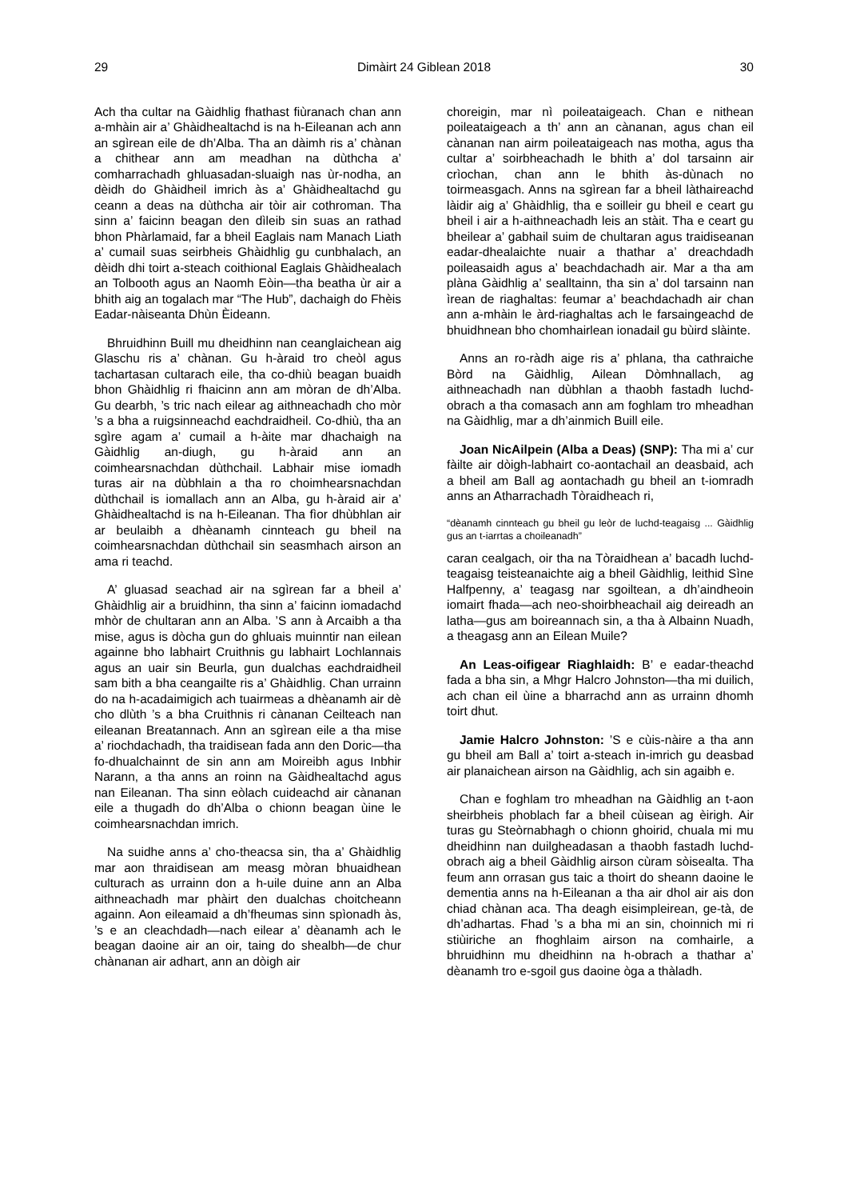29 Dimàirt 24 Giblean 2018 30
Ach tha cultar na Gàidhlig fhathast fiùranach chan ann a-mhàin air a’ Ghàidhealtachd is na h-Eileanan ach ann an sgìrean eile de dh’Alba. Tha an dàimh ris a’ chànan a chithear ann am meadhan na dùthcha a’ comharrachadh ghluasadan-sluaigh nas ùr-nodha, an dèidh do Ghàidheil imrich às a’ Ghàidhealtachd gu ceann a deas na dùthcha air tòir air cothroman. Tha sinn a’ faicinn beagan den dìleib sin suas an rathad bhon Phàrlamaid, far a bheil Eaglais nam Manach Liath a’ cumail suas seirbheis Ghàidhlig gu cunbhalach, an dèidh dhi toirt a-steach coithional Eaglais Ghàidhealach an Tolbooth agus an Naomh Eòin—tha beatha ùr air a bhith aig an togalach mar “The Hub”, dachaigh do Fhèis Eadar-nàiseanta Dhùn Èideann.
Bhruidhinn Buill mu dheidhinn nan ceanglaichean aig Glaschu ris a’ chànan. Gu h-àraid tro cheòl agus tachartasan cultarach eile, tha co-dhiù beagan buaidh bhon Ghàidhlig ri fhaicinn ann am mòran de dh’Alba. Gu dearbh, ’s tric nach eilear ag aithneachadh cho mòr ’s a bha a ruigsinneachd eachdraidheil. Co-dhiù, tha an sgìre agam a’ cumail a h-àite mar dhachaigh na Gàidhlig an-diugh, gu h-àraid ann an coimhearsnachdan dùthchail. Labhair mise iomadh turas air na dùbhlain a tha ro choimhearsnachdan dùthchail is iomallach ann an Alba, gu h-àraid air a’ Ghàidhealtachd is na h-Eileanan. Tha fìor dhùbhlan air ar beulaibh a dhèanamh cinnteach gu bheil na coimhearsnachdan dùthchail sin seasmhach airson an ama ri teachd.
A’ gluasad seachad air na sgìrean far a bheil a’ Ghàidhlig air a bruidhinn, tha sinn a’ faicinn iomadachd mhòr de chultaran ann an Alba. ’S ann à Arcaibh a tha mise, agus is dòcha gun do ghluais muinntir nan eilean againne bho labhairt Cruithnis gu labhairt Lochlannais agus an uair sin Beurla, gun dualchas eachdraidheil sam bith a bha ceangailte ris a’ Ghàidhlig. Chan urrainn do na h-acadaimigich ach tuairmeas a dhèanamh air dè cho dlùth ’s a bha Cruithnis ri cànanan Ceilteach nan eileanan Breatannach. Ann an sgìrean eile a tha mise a’ riochdachadh, tha traidisean fada ann den Doric—tha fo-dhualchainnt de sin ann am Moireibh agus Inbhir Narann, a tha anns an roinn na Gàidhealtachd agus nan Eileanan. Tha sinn eòlach cuideachd air cànanan eile a thugadh do dh’Alba o chionn beagan ùine le coimhearsnachdan imrich.
Na suidhe anns a’ cho-theacsa sin, tha a’ Ghàidhlig mar aon thraidisean am measg mòran bhuaidhean culturach as urrainn don a h-uile duine ann an Alba aithneachadh mar phàirt den dualchas choitcheann againn. Aon eileamaid a dh’fheumas sinn spìonadh às, ’s e an cleachdadh—nach eilear a’ dèanamh ach le beagan daoine air an oir, taing do shealbh—de chur chànanan air adhart, ann an dòigh air
choreigin, mar nì poileataigeach. Chan e nithean poileataigeach a th’ ann an cànanan, agus chan eil cànanan nan airm poileataigeach nas motha, agus tha cultar a’ soirbheachadh le bhith a’ dol tarsainn air crìochan, chan ann le bhith às-dùnach no toirmeasgach. Anns na sgìrean far a bheil làthaireachd làidir aig a’ Ghàidhlig, tha e soilleir gu bheil e ceart gu bheil i air a h-aithneachadh leis an stàit. Tha e ceart gu bheilear a’ gabhail suim de chultaran agus traidiseanan eadar-dhealaichte nuair a thathar a’ dreachdadh poileasaidh agus a’ beachdachadh air. Mar a tha am plàna Gàidhlig a’ sealltainn, tha sin a’ dol tarsainn nan ìrean de riaghaltas: feumar a’ beachdachadh air chan ann a-mhàin le àrd-riaghaltas ach le farsaingeachd de bhuidhnean bho chomhairlean ionadail gu bùird slàinte.
Anns an ro-ràdh aige ris a’ phlana, tha cathraiche Bòrd na Gàidhlig, Ailean Dòmhnallach, ag aithneachadh nan dùbhlan a thaobh fastadh luchd-obrach a tha comasach ann am foghlam tro mheadhan na Gàidhlig, mar a dh’ainmich Buill eile.
Joan NicAilpein (Alba a Deas) (SNP): Tha mi a’ cur fàilte air dòigh-labhairt co-aontachail an deasbaid, ach a bheil am Ball ag aontachadh gu bheil an t-iomradh anns an Atharrachadh Tòraidheach ri,
“dèanamh cinnteach gu bheil gu leòr de luchd-teagaisg ... Gàidhlig gus an t-iarrtas a choileanadh”
caran cealgach, oir tha na Tòraidhean a’ bacadh luchd-teagaisg teisteanaichte aig a bheil Gàidhlig, leithid Sìne Halfpenny, a’ teagasg nar sgoiltean, a dh’aindheoin iomairt fhada—ach neo-shoirbheachail aig deireadh an latha—gus am boireannach sin, a tha à Albainn Nuadh, a theagasg ann an Eilean Muile?
An Leas-oifigear Riaghlaidh: B’ e eadar-theachd fada a bha sin, a Mhgr Halcro Johnston—tha mi duilich, ach chan eil ùine a bharrachd ann as urrainn dhomh toirt dhut.
Jamie Halcro Johnston: ’S e cùis-nàire a tha ann gu bheil am Ball a’ toirt a-steach in-imrich gu deasbad air planaichean airson na Gàidhlig, ach sin agaibh e.
Chan e foghlam tro mheadhan na Gàidhlig an t-aon sheirbheis phoblach far a bheil cùisean ag èirigh. Air turas gu Steòrnabhagh o chionn ghoirid, chuala mi mu dheidhinn nan duilgheadasan a thaobh fastadh luchd-obrach aig a bheil Gàidhlig airson cùram sòisealta. Tha feum ann orrasan gus taic a thoirt do sheann daoine le dementia anns na h-Eileanan a tha air dhol air ais don chiad chànan aca. Tha deagh eisimpleirean, ge-tà, de dh’adhartas. Fhad ’s a bha mi an sin, choinnich mi ri stiùiriche an fhoghlaim airson na comhairle, a bhruidhinn mu dheidhinn na h-obrach a thathar a’ dèanamh tro e-sgoil gus daoine òga a thàladh.